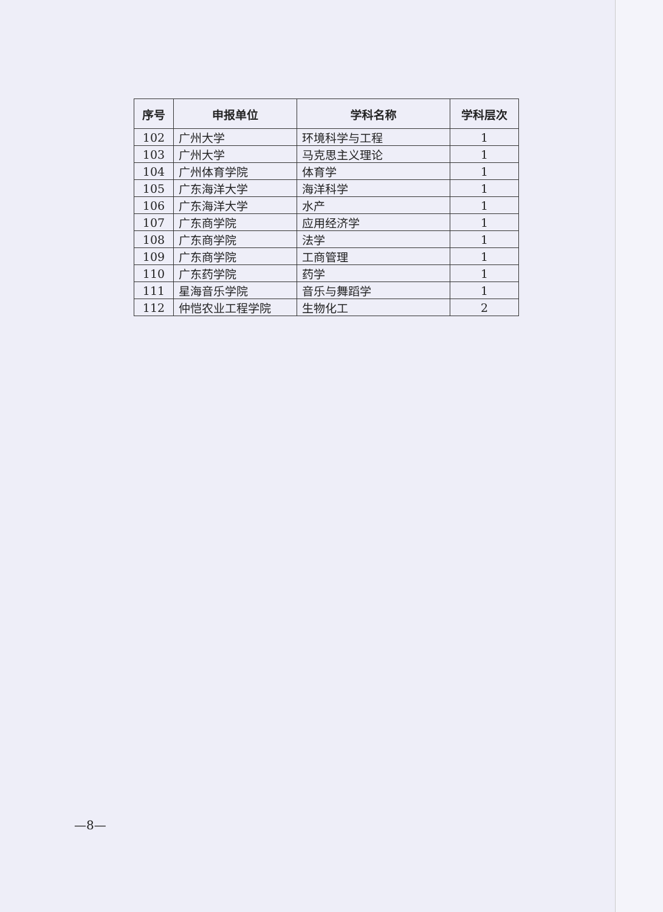| 序号 | 申报单位 | 学科名称 | 学科层次 |
| --- | --- | --- | --- |
| 102 | 广州大学 | 环境科学与工程 | 1 |
| 103 | 广州大学 | 马克思主义理论 | 1 |
| 104 | 广州体育学院 | 体育学 | 1 |
| 105 | 广东海洋大学 | 海洋科学 | 1 |
| 106 | 广东海洋大学 | 水产 | 1 |
| 107 | 广东商学院 | 应用经济学 | 1 |
| 108 | 广东商学院 | 法学 | 1 |
| 109 | 广东商学院 | 工商管理 | 1 |
| 110 | 广东药学院 | 药学 | 1 |
| 111 | 星海音乐学院 | 音乐与舞蹈学 | 1 |
| 112 | 仲恺农业工程学院 | 生物化工 | 2 |
—8—